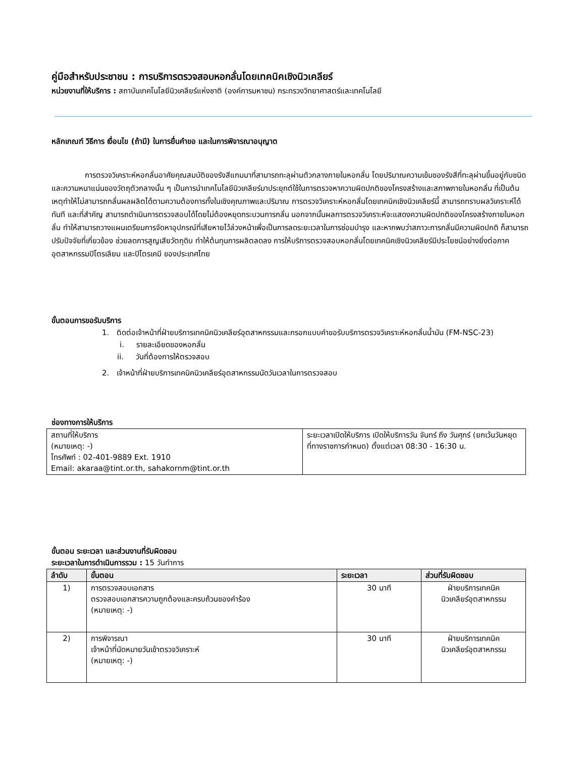คู่มือสำหรับประชาชน : การบริการตรวจสอบหอกลั่นโดยเทคนิคเชิงนิวเคลียร์
หน่วยงานที่ให้บริการ : สถาบันเทคโนโลยีนิวเคลียร์แห่งชาติ (องค์การมหาชน) กระทรวงวิทยาศาสตร์และเทคโนโลยี
หลักเกณฑ์ วิธีการ เงื่อนไข (ถ้ามี) ในการยื่นคำขอ และในการพิจารณาอนุญาต
การตรวจวิเคราะห์หอกลั่นอาศัยคุณสมบัติของรังสีแกมมาที่สามารถทะลุผ่านตัวกลางภายในหอกลั่น โดยปริมาณความเข้มของรังสีที่ทะลุผ่านขึ้นอยู่กับชนิด และความหนาแน่นของวัตถุตัวกลางนั้น ๆ เป็นการนำเทคโนโลยีนิวเคลียร์มาประยุกต์ใช้ในการตรวจหาความผิดปกติของโครงสร้างและสภาพภายในหอกลั่น ที่เป็นต้นเหตุทำให้ไม่สามารถกลั่นผลผลิตได้ตามความต้องการทั้งในเชิงคุณภาพและปริมาณ การตรวจวิเคราะห์หอกลั่นโดยเทคนิคเชิงนิวเคลียร์นี้ สามารถทราบผลวิเคราะห์ได้ทันที และที่สำคัญ สามารถดำเนินการตรวจสอบได้โดยไม่ต้องหยุดกระบวนการกลั่น นอกจากนั้นผลการตรวจวิเคราะห์จะแสดงความผิดปกติของโครงสร้างภายในหอกลั่น ทำให้สามารถวางแผนเตรียมการจัดหาอุปกรณ์ที่เสียหายไว้ล่วงหน้าเพื่อเป็นการลดระยะเวลาในการซ่อมบำรุง และหากพบว่าสภาวะการกลั่นมีความผิดปกติ ก็สามารถปรับปัจจัยที่เกี่ยวข้อง ช่วยลดการสูญเสียวัตถุดิบ ทำให้ต้นทุนการผลิตลดลง การให้บริการตรวจสอบหอกลั่นโดยเทคนิคเชิงนิวเคลียร์มีประโยชน์อย่างยิ่งต่อภาคอุตสาหกรรมปิโตรเลียม และปิโตรเคมี ของประเทศไทย
ขั้นตอนการขอรับบริการ
1. ติดต่อเจ้าหน้าที่ฝ่ายบริการเทคนิคนิวเคลียร์อุตสาหกรรมและกรอกแบบคำขอรับบริการตรวจวิเคราะห์หอกลั่นน้ำมัน (FM-NSC-23)
i. รายละเอียดของหอกลั่น
ii. วันที่ต้องการให้ตรวจสอบ
2. เจ้าหน้าที่ฝ่ายบริการเทคนิคนิวเคลียร์อุตสาหกรรมนัดวันเวลาในการตรวจสอบ
ช่องทางการให้บริการ
| สถานที่ให้บริการ (หมายเหตุ: -) โทรศัพท์ : 02-401-9889 Ext. 1910 Email: akaraa@tint.or.th, sahakornm@tint.or.th | ระยะเวลาเปิดให้บริการ เปิดให้บริการวัน จันทร์ ถึง วันศุกร์ (ยกเว้นวันหยุดที่ทางราชการกำหนด) ตั้งแต่เวลา 08:30 - 16:30 น. |
ขั้นตอน ระยะเวลา และส่วนงานที่รับผิดชอบ
ระยะเวลาในการดำเนินการรวม : 15 วันทำการ
| ลำดับ | ขั้นตอน | ระยะเวลา | ส่วนที่รับผิดชอบ |
| --- | --- | --- | --- |
| 1) | การตรวจสอบเอกสาร ตรวจสอบเอกสารความถูกต้องและครบถ้วนของคำร้อง (หมายเหตุ: -) | 30 นาที | ฝ่ายบริการเทคนิค นิวเคลียร์อุตสาหกรรม |
| 2) | การพิจารณา เจ้าหน้าที่นัดหมายวันเข้าตรวจวิเคราะห์ (หมายเหตุ: -) | 30 นาที | ฝ่ายบริการเทคนิค นิวเคลียร์อุตสาหกรรม |